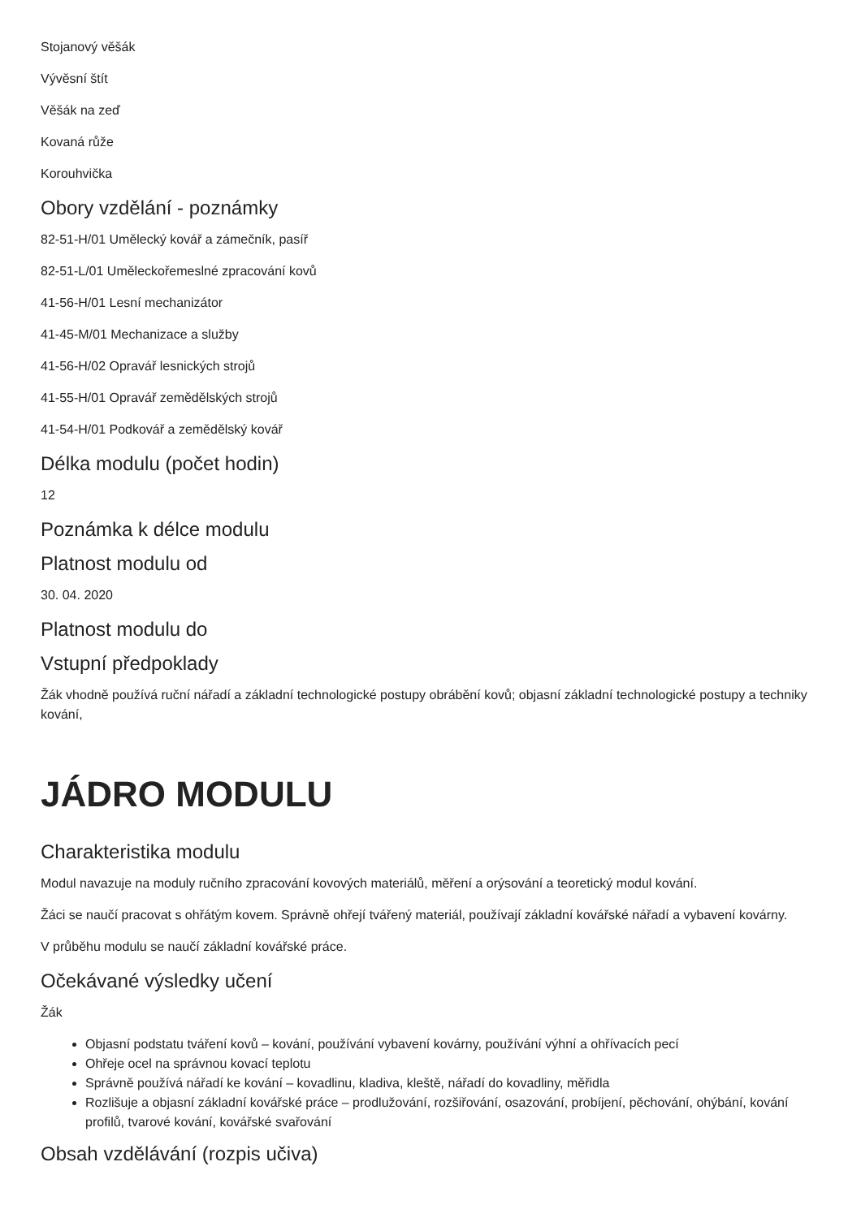Stojanový věšák
Vývěsní štít
Věšák na zeď
Kovaná růže
Korouhvička
Obory vzdělání - poznámky
82-51-H/01 Umělecký kovář a zámečník, pasíř
82-51-L/01 Uměleckořemeslné zpracování kovů
41-56-H/01 Lesní mechanizátor
41-45-M/01 Mechanizace a služby
41-56-H/02 Opravář lesnických strojů
41-55-H/01 Opravář zemědělských strojů
41-54-H/01 Podkovář a zemědělský kovář
Délka modulu (počet hodin)
12
Poznámka k délce modulu
Platnost modulu od
30. 04. 2020
Platnost modulu do
Vstupní předpoklady
Žák vhodně používá ruční nářadí a základní technologické postupy obrábění kovů; objasní základní technologické postupy a techniky kování,
JÁDRO MODULU
Charakteristika modulu
Modul navazuje na moduly ručního zpracování kovových materiálů, měření a orýsování a teoretický modul kování.
Žáci se naučí pracovat s ohřátým kovem. Správně ohřejí tvářený materiál, používají základní kovářské nářadí a vybavení kovárny.
V průběhu modulu se naučí základní kovářské práce.
Očekávané výsledky učení
Žák
Objasní podstatu tváření kovů – kování, používání vybavení kovárny, používání výhní a ohřívacích pecí
Ohřeje ocel na správnou kovací teplotu
Správně používá nářadí ke kování – kovadlinu, kladiva, kleště, nářadí do kovadliny, měřidla
Rozlišuje a objasní základní kovářské práce – prodlužování, rozšiřování, osazování, probíjení, pěchování, ohýbání, kování profilů, tvarové kování, kovářské svařování
Obsah vzdělávání (rozpis učiva)